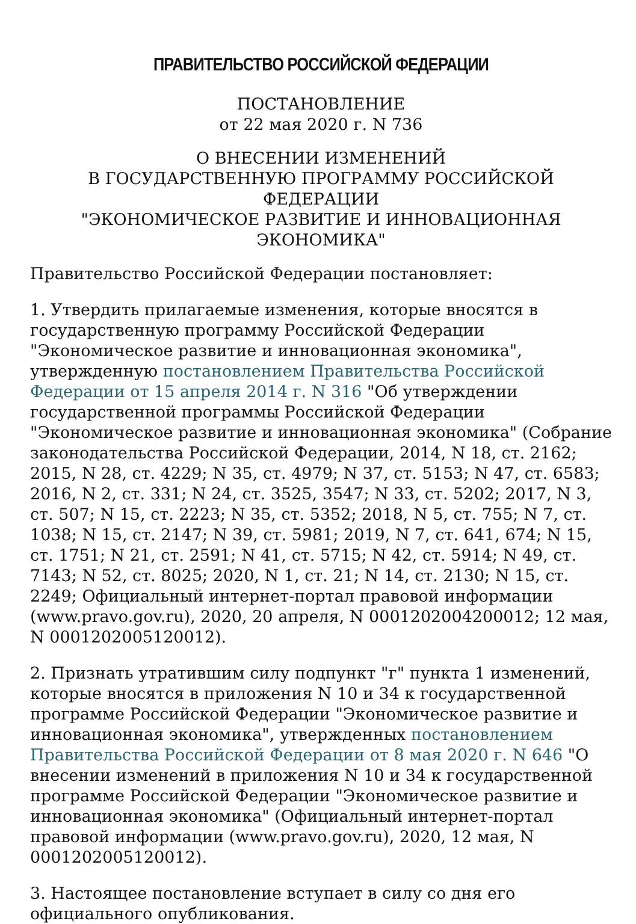ПРАВИТЕЛЬСТВО РОССИЙСКОЙ ФЕДЕРАЦИИ
ПОСТАНОВЛЕНИЕ
от 22 мая 2020 г. N 736
О ВНЕСЕНИИ ИЗМЕНЕНИЙ
В ГОСУДАРСТВЕННУЮ ПРОГРАММУ РОССИЙСКОЙ ФЕДЕРАЦИИ
"ЭКОНОМИЧЕСКОЕ РАЗВИТИЕ И ИННОВАЦИОННАЯ ЭКОНОМИКА"
Правительство Российской Федерации постановляет:
1. Утвердить прилагаемые изменения, которые вносятся в государственную программу Российской Федерации "Экономическое развитие и инновационная экономика", утвержденную постановлением Правительства Российской Федерации от 15 апреля 2014 г. N 316 "Об утверждении государственной программы Российской Федерации "Экономическое развитие и инновационная экономика" (Собрание законодательства Российской Федерации, 2014, N 18, ст. 2162; 2015, N 28, ст. 4229; N 35, ст. 4979; N 37, ст. 5153; N 47, ст. 6583; 2016, N 2, ст. 331; N 24, ст. 3525, 3547; N 33, ст. 5202; 2017, N 3, ст. 507; N 15, ст. 2223; N 35, ст. 5352; 2018, N 5, ст. 755; N 7, ст. 1038; N 15, ст. 2147; N 39, ст. 5981; 2019, N 7, ст. 641, 674; N 15, ст. 1751; N 21, ст. 2591; N 41, ст. 5715; N 42, ст. 5914; N 49, ст. 7143; N 52, ст. 8025; 2020, N 1, ст. 21; N 14, ст. 2130; N 15, ст. 2249; Официальный интернет-портал правовой информации (www.pravo.gov.ru), 2020, 20 апреля, N 0001202004200012; 12 мая, N 0001202005120012).
2. Признать утратившим силу подпункт "г" пункта 1 изменений, которые вносятся в приложения N 10 и 34 к государственной программе Российской Федерации "Экономическое развитие и инновационная экономика", утвержденных постановлением Правительства Российской Федерации от 8 мая 2020 г. N 646 "О внесении изменений в приложения N 10 и 34 к государственной программе Российской Федерации "Экономическое развитие и инновационная экономика" (Официальный интернет-портал правовой информации (www.pravo.gov.ru), 2020, 12 мая, N 0001202005120012).
3. Настоящее постановление вступает в силу со дня его официального опубликования.